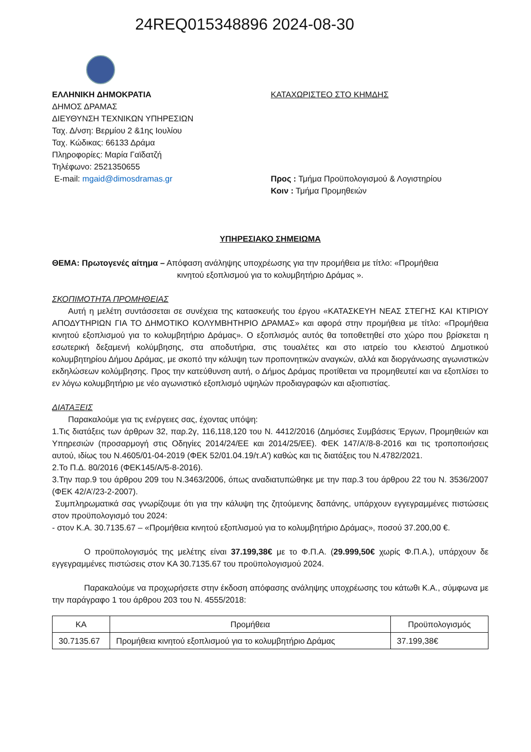24REQ015348896 2024-08-30
ΕΛΛΗΝΙΚΗ ΔΗΜΟΚΡΑΤΙΑ
ΔΗΜΟΣ ΔΡΑΜΑΣ
ΔΙΕΥΘΥΝΣΗ ΤΕΧΝΙΚΩΝ ΥΠΗΡΕΣΙΩΝ
Ταχ. Δ/νση: Βερμίου 2 &1ης Ιουλίου
Ταχ. Κώδικας: 66133 Δράμα
Πληροφορίες: Μαρία Γαϊδατζή
Τηλέφωνο: 2521350655
E-mail: mgaid@dimosdramas.gr
ΚΑΤΑΧΩΡΙΣΤΕΟ ΣΤΟ ΚΗΜΔΗΣ
Προς : Τμήμα Προϋπολογισμού & Λογιστηρίου
Κοιν : Τμήμα Προμηθειών
ΥΠΗΡΕΣΙΑΚΟ ΣΗΜΕΙΩΜΑ
ΘΕΜΑ: Πρωτογενές αίτημα – Απόφαση ανάληψης υποχρέωσης για την προμήθεια με τίτλο: «Προμήθεια
κινητού εξοπλισμού για το κολυμβητήριο Δράμας ».
ΣΚΟΠΙΜΟΤΗΤΑ ΠΡΟΜΗΘΕΙΑΣ
Αυτή η μελέτη συντάσσεται σε συνέχεια της κατασκευής του έργου «ΚΑΤΑΣΚΕΥΗ ΝΕΑΣ ΣΤΕΓΗΣ ΚΑΙ ΚΤΙΡΙΟΥ ΑΠΟΔΥΤΗΡΙΩΝ ΓΙΑ ΤΟ ΔΗΜΟΤΙΚΟ ΚΟΛΥΜΒΗΤΗΡΙΟ ΔΡΑΜΑΣ» και αφορά στην προμήθεια με τίτλο: «Προμήθεια κινητού εξοπλισμού για το κολυμβητήριο Δράμας». Ο εξοπλισμός αυτός θα τοποθετηθεί στο χώρο που βρίσκεται η εσωτερική δεξαμενή κολύμβησης, στα αποδυτήρια, στις τουαλέτες και στο ιατρείο του κλειστού Δημοτικού κολυμβητηρίου Δήμου Δράμας, με σκοπό την κάλυψη των προπονητικών αναγκών, αλλά και διοργάνωσης αγωνιστικών εκδηλώσεων κολύμβησης. Προς την κατεύθυνση αυτή, ο Δήμος Δράμας προτίθεται να προμηθευτεί και να εξοπλίσει το εν λόγω κολυμβητήριο με νέο αγωνιστικό εξοπλισμό υψηλών προδιαγραφών και αξιοπιστίας.
ΔΙΑΤΑΞΕΙΣ
Παρακαλούμε για τις ενέργειες σας, έχοντας υπόψη:
1.Τις διατάξεις των άρθρων 32, παρ.2γ, 116,118,120 του Ν. 4412/2016 (Δημόσιες Συμβάσεις Έργων, Προμηθειών και Υπηρεσιών (προσαρμογή στις Οδηγίες 2014/24/ΕΕ και 2014/25/ΕΕ). ΦΕΚ 147/Α’/8-8-2016 και τις τροποποιήσεις αυτού, ιδίως του Ν.4605/01-04-2019 (ΦΕΚ 52/01.04.19/τ.Α') καθώς και τις διατάξεις του Ν.4782/2021.
2.Το Π.Δ. 80/2016 (ΦΕΚ145/Α/5-8-2016).
3.Την παρ.9 του άρθρου 209 του Ν.3463/2006, όπως αναδιατυπώθηκε με την παρ.3 του άρθρου 22 του Ν. 3536/2007 (ΦΕΚ 42/Α’/23-2-2007).
Συμπληρωματικά σας γνωρίζουμε ότι για την κάλυψη της ζητούμενης δαπάνης, υπάρχουν εγγεγραμμένες πιστώσεις στον προϋπολογισμό του 2024:
- στον Κ.Α. 30.7135.67 – «Προμήθεια κινητού εξοπλισμού για το κολυμβητήριο Δράμας», ποσού 37.200,00 €.
Ο προϋπολογισμός της μελέτης είναι 37.199,38€ με το Φ.Π.Α. (29.999,50€ χωρίς Φ.Π.Α.), υπάρχουν δε εγγεγραμμένες πιστώσεις στον ΚΑ 30.7135.67 του προϋπολογισμού 2024.
Παρακαλούμε να προχωρήσετε στην έκδοση απόφασης ανάληψης υποχρέωσης του κάτωθι Κ.Α., σύμφωνα με την παράγραφο 1 του άρθρου 203 του Ν. 4555/2018:
| ΚΑ | Προμήθεια | Προϋπολογισμός |
| --- | --- | --- |
| 30.7135.67 | Προμήθεια κινητού εξοπλισμού για το κολυμβητήριο Δράμας | 37.199,38€ |